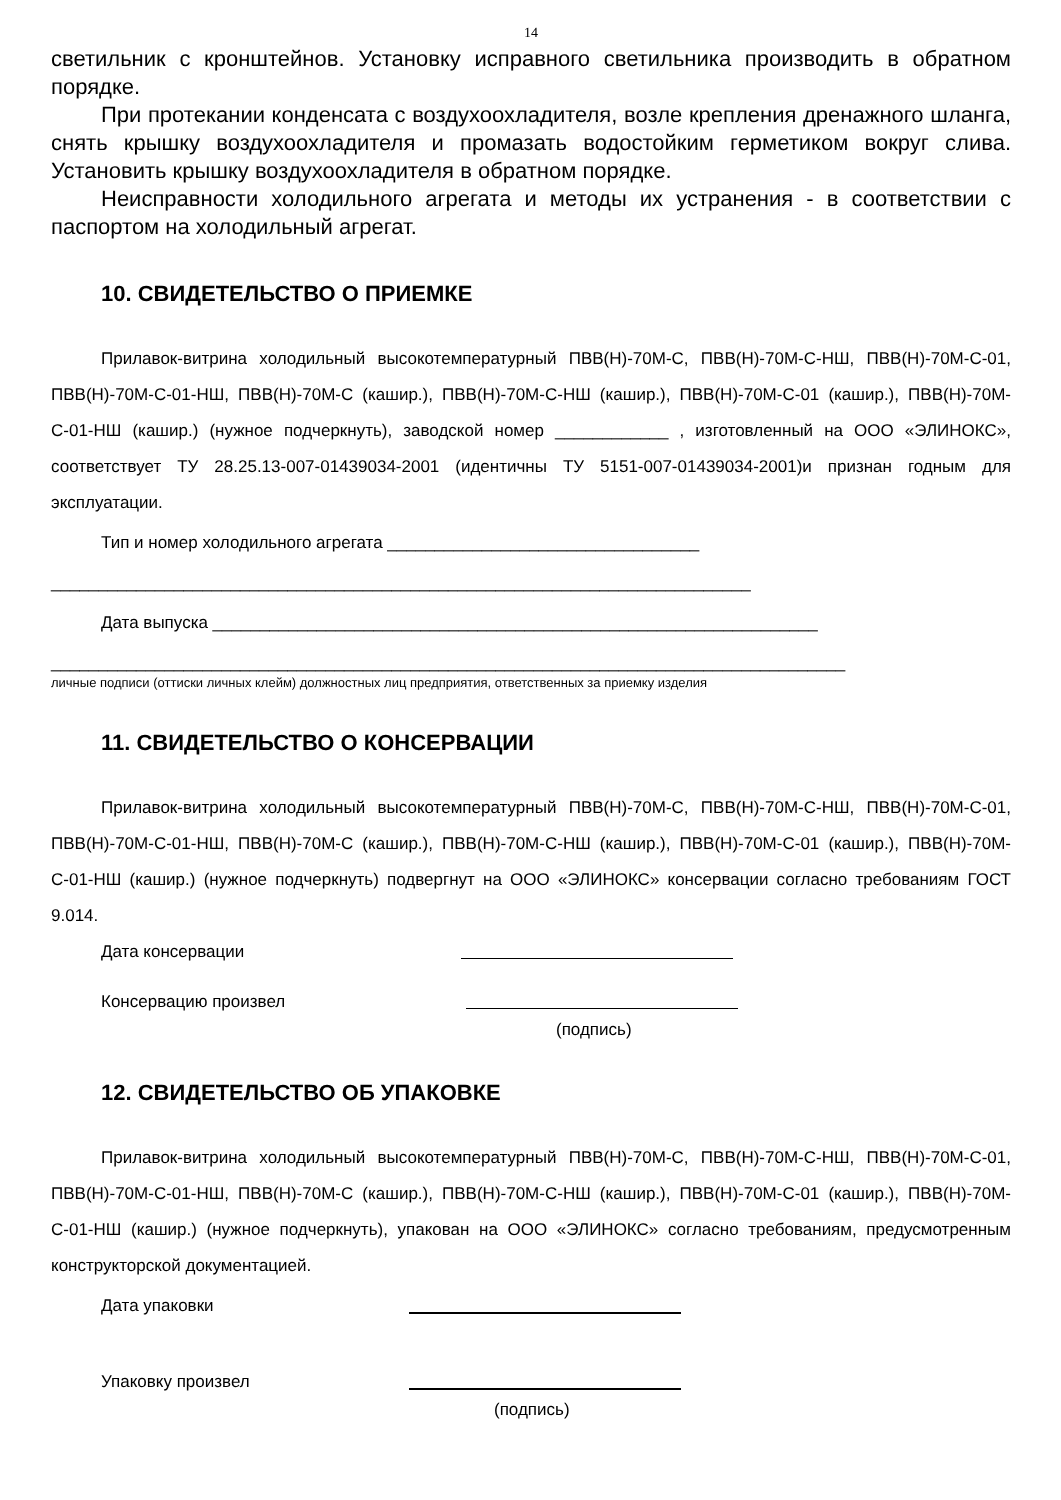14
светильник с кронштейнов. Установку исправного светильника производить в обратном порядке.
При протекании конденсата с воздухоохладителя, возле крепления дренажного шланга, снять крышку воздухоохладителя и промазать водостойким герметиком вокруг слива. Установить крышку воздухоохладителя в обратном порядке.
Неисправности холодильного агрегата и методы их устранения - в соответствии с паспортом на холодильный агрегат.
10. СВИДЕТЕЛЬСТВО О ПРИЕМКЕ
Прилавок-витрина холодильный высокотемпературный ПВВ(Н)-70М-С, ПВВ(Н)-70М-С-НШ, ПВВ(Н)-70М-С-01, ПВВ(Н)-70М-С-01-НШ, ПВВ(Н)-70М-С (кашир.), ПВВ(Н)-70М-С-НШ (кашир.), ПВВ(Н)-70М-С-01 (кашир.), ПВВ(Н)-70М-С-01-НШ (кашир.) (нужное подчеркнуть), заводской номер ____________ , изготовленный на ООО «ЭЛИНОКС», соответствует ТУ 28.25.13-007-01439034-2001 (идентичны ТУ 5151-007-01439034-2001)и признан годным для эксплуатации.
Тип и номер холодильного агрегата _________________________________
__________________________________________________________________________
Дата выпуска ________________________________________________________________
____________________________________________________________________________________
личные подписи (оттиски личных клейм) должностных лиц предприятия, ответственных за приемку изделия
11. СВИДЕТЕЛЬСТВО О КОНСЕРВАЦИИ
Прилавок-витрина холодильный высокотемпературный ПВВ(Н)-70М-С, ПВВ(Н)-70М-С-НШ, ПВВ(Н)-70М-С-01, ПВВ(Н)-70М-С-01-НШ, ПВВ(Н)-70М-С (кашир.), ПВВ(Н)-70М-С-НШ (кашир.), ПВВ(Н)-70М-С-01 (кашир.), ПВВ(Н)-70М-С-01-НШ (кашир.) (нужное подчеркнуть) подвергнут на ООО «ЭЛИНОКС» консервации согласно требованиям ГОСТ 9.014.
Дата консервации
Консервацию произвел
(подпись)
12. СВИДЕТЕЛЬСТВО ОБ УПАКОВКЕ
Прилавок-витрина холодильный высокотемпературный ПВВ(Н)-70М-С, ПВВ(Н)-70М-С-НШ, ПВВ(Н)-70М-С-01, ПВВ(Н)-70М-С-01-НШ, ПВВ(Н)-70М-С (кашир.), ПВВ(Н)-70М-С-НШ (кашир.), ПВВ(Н)-70М-С-01 (кашир.), ПВВ(Н)-70М-С-01-НШ (кашир.) (нужное подчеркнуть), упакован на ООО «ЭЛИНОКС» согласно требованиям, предусмотренным конструкторской документацией.
Дата упаковки
Упаковку произвел
(подпись)